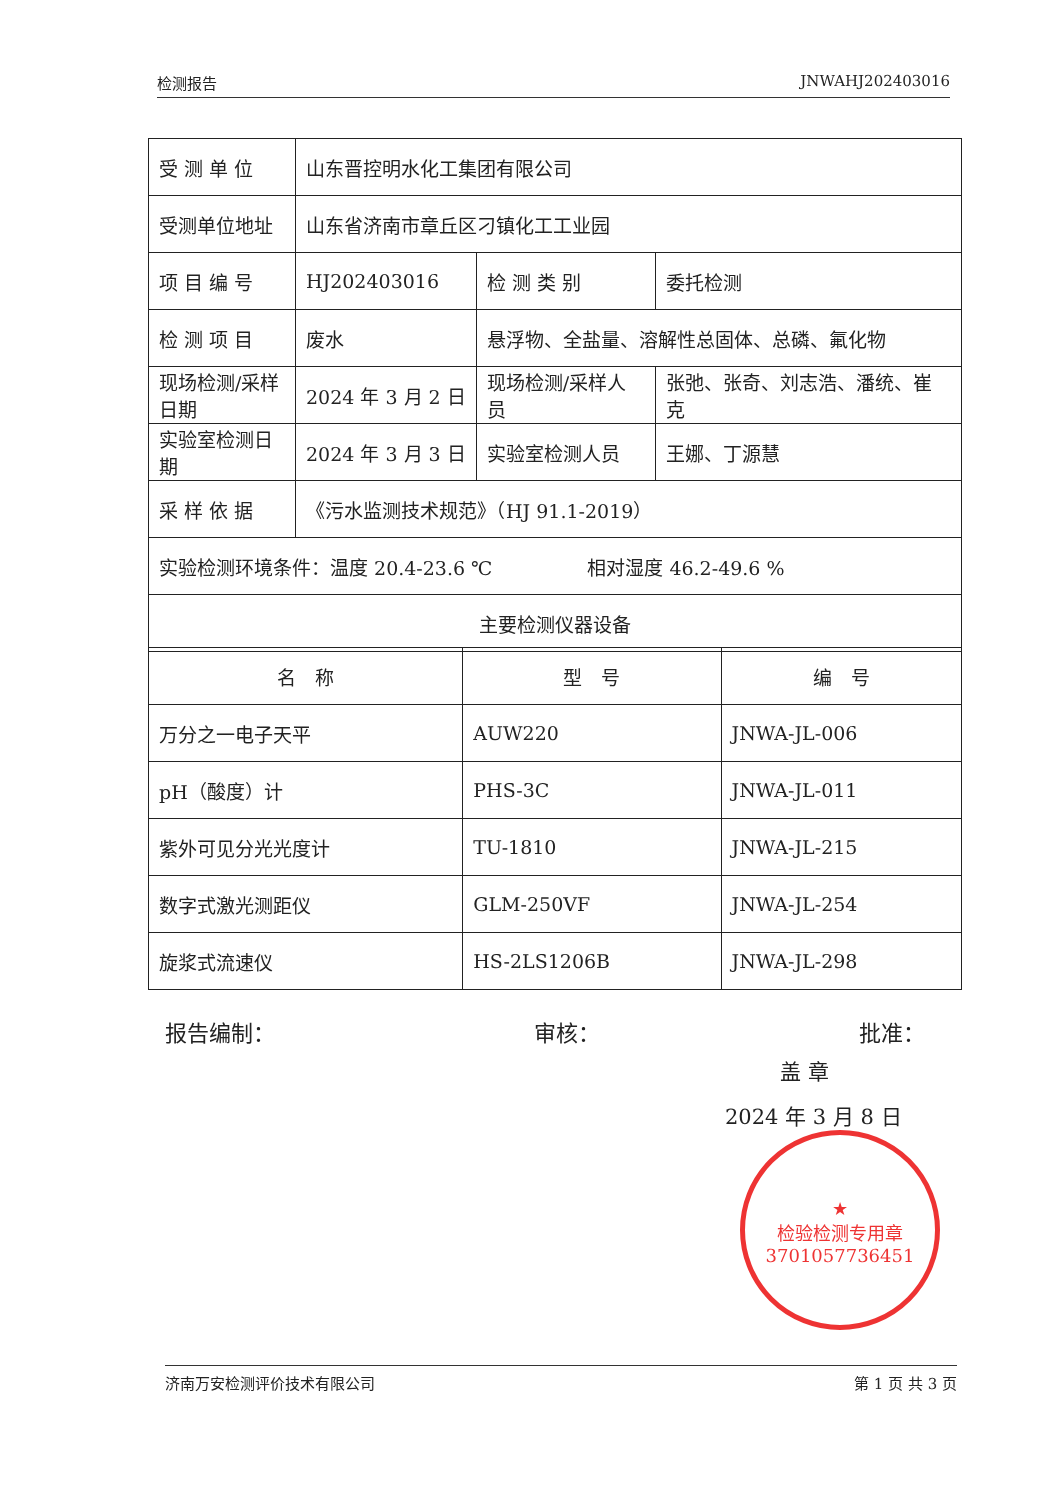检测报告 JNWAHJ202403016
| 受 测 单 位 | 山东晋控明水化工集团有限公司 | | |
| 受测单位地址 | 山东省济南市章丘区刁镇化工工业园 | | |
| 项 目 编 号 | HJ202403016 | 检 测 类 别 | 委托检测 |
| 检 测 项 目 | 废水 | 悬浮物、全盐量、溶解性总固体、总磷、氟化物 | |
| 现场检测/采样日期 | 2024 年 3 月 2 日 | 现场检测/采样人员 | 张弛、张奇、刘志浩、潘统、崔克 |
| 实验室检测日期 | 2024 年 3 月 3 日 | 实验室检测人员 | 王娜、丁源慧 |
| 采 样 依 据 | 《污水监测技术规范》（HJ 91.1-2019） | | |
| 实验检测环境条件：温度 20.4-23.6 ℃ 相对湿度 46.2-49.6 % | | | |
| 主要检测仪器设备 | | | |
| 名 称 | 型 号 | 编 号 |
| --- | --- | --- |
| 万分之一电子天平 | AUW220 | JNWA-JL-006 |
| pH（酸度）计 | PHS-3C | JNWA-JL-011 |
| 紫外可见分光光度计 | TU-1810 | JNWA-JL-215 |
| 数字式激光测距仪 | GLM-250VF | JNWA-JL-254 |
| 旋浆式流速仪 | HS-2LS1206B | JNWA-JL-298 |
报告编制： 审核： 批准：
盖 章
★
检验检测专用章
3701057736451
2024 年 3 月 8 日
济南万安检测评价技术有限公司 第 1 页 共 3 页